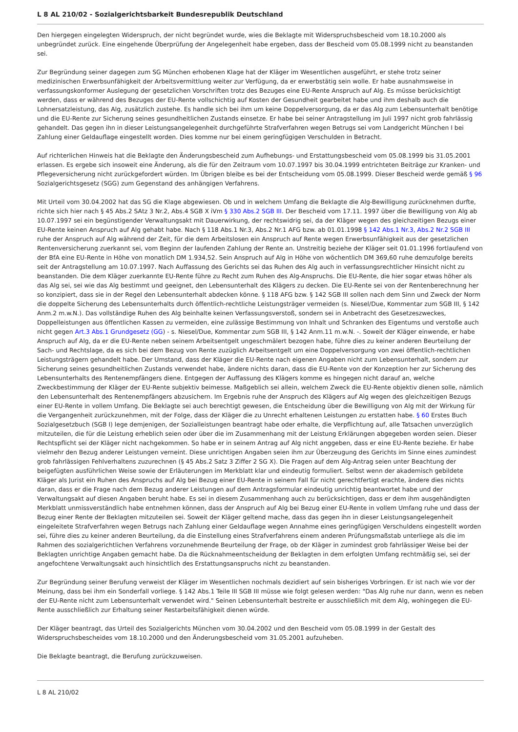L 8 AL 210/02 - Sozialgerichtsbarkeit Bundesrepublik Deutschland
Den hiergegen eingelegten Widerspruch, der nicht begründet wurde, wies die Beklagte mit Widerspruchsbescheid vom 18.10.2000 als unbegründet zurück. Eine eingehende Überprüfung der Angelegenheit habe ergeben, dass der Bescheid vom 05.08.1999 nicht zu beanstanden sei.
Zur Begründung seiner dagegen zum SG München erhobenen Klage hat der Kläger im Wesentlichen ausgeführt, er stehe trotz seiner medizinischen Erwerbsunfähigkeit der Arbeitsvermittlung weiter zur Verfügung, da er erwerbstätig sein wolle. Er habe ausnahmsweise in verfassungskonformer Auslegung der gesetzlichen Vorschriften trotz des Bezuges eine EU-Rente Anspruch auf Alg. Es müsse berücksichtigt werden, dass er während des Bezuges der EU-Rente vollschichtig auf Kosten der Gesundheit gearbeitet habe und ihm deshalb auch die Lohnersatzleistung, das Alg, zusätzlich zustehe. Es handle sich bei ihm um keine Doppelversorgung, da er das Alg zum Lebensunterhalt benötige und die EU-Rente zur Sicherung seines gesundheitlichen Zustands einsetze. Er habe bei seiner Antragstellung im Juli 1997 nicht grob fahrlässig gehandelt. Das gegen ihn in dieser Leistungsangelegenheit durchgeführte Strafverfahren wegen Betrugs sei vom Landgericht München I bei Zahlung einer Geldauflage eingestellt worden. Dies komme nur bei einem geringfügigen Verschulden in Betracht.
Auf richterlichen Hinweis hat die Beklagte den Änderungsbescheid zum Aufhebungs- und Erstattungsbescheid vom 05.08.1999 bis 31.05.2001 erlassen. Es ergebe sich insoweit eine Änderung, als die für den Zeitraum vom 10.07.1997 bis 30.04.1999 entrichteten Beiträge zur Kranken- und Pflegeversicherung nicht zurückgefordert würden. Im Übrigen bleibe es bei der Entscheidung vom 05.08.1999. Dieser Bescheid werde gemäß § 96 Sozialgerichtsgesetz (SGG) zum Gegenstand des anhängigen Verfahrens.
Mit Urteil vom 30.04.2002 hat das SG die Klage abgewiesen. Ob und in welchem Umfang die Beklagte die Alg-Bewilligung zurücknehmen durfte, richte sich hier nach § 45 Abs.2 SAtz 3 Nr.2, Abs.4 SGB X iVm § 330 Abs.2 SGB III. Der Bescheid vom 17.11. 1997 über die Bewilligung von Alg ab 10.07.1997 sei ein begünstigender Verwaltungsakt mit Dauerwirkung, der rechtswidrig sei, da der Kläger wegen des gleichzeitigen Bezugs einer EU-Rente keinen Anspruch auf Alg gehabt habe. Nach § 118 Abs.1 Nr.3, Abs.2 Nr.1 AFG bzw. ab 01.01.1998 § 142 Abs.1 Nr.3, Abs.2 Nr.2 SGB III ruhe der Anspruch auf Alg während der Zeit, für die dem Arbeitslosen ein Anspruch auf Rente wegen Erwerbsunfähigkeit aus der gesetzlichen Rentenversicherung zuerkannt sei, vom Beginn der laufenden Zahlung der Rente an. Unstreitig beziehe der Kläger seit 01.01.1996 fortlaufend von der BfA eine EU-Rente in Höhe von monatlich DM 1.934,52. Sein Anspruch auf Alg in Höhe von wöchentlich DM 369,60 ruhe demzufolge bereits seit der Antragstellung am 10.07.1997. Nach Auffassung des Gerichts sei das Ruhen des Alg auch in verfassungsrechtlicher Hinsicht nicht zu beanstanden. Die dem Kläger zuerkannte EU-Rente führe zu Recht zum Ruhen des Alg-Anspruchs. Die EU-Rente, die hier sogar etwas höher als das Alg sei, sei wie das Alg bestimmt und geeignet, den Lebensunterhalt des Klägers zu decken. Die EU-Rente sei von der Rentenberechnung her so konzipiert, dass sie in der Regel den Lebensunterhalt abdecken könne. § 118 AFG bzw. § 142 SGB III sollen nach dem Sinn und Zweck der Norm die doppelte Sicherung des Lebensunterhalts durch öffentlich-rechtliche Leistungsträger vermeiden (s. Niesel/Due, Kommentar zum SGB III, § 142 Anm.2 m.w.N.). Das vollständige Ruhen des Alg beinhalte keinen Verfassungsverstoß, sondern sei in Anbetracht des Gesetzeszweckes, Doppelleistungen aus öffentlichen Kassen zu vermeiden, eine zulässige Bestimmung von Inhalt und Schranken des Eigentums und verstoße auch nicht gegen Art.3 Abs.1 Grundgesetz (GG) - s. Niesel/Due, Kommentar zum SGB III, § 142 Anm.11 m.w.N. -. Soweit der Kläger einwende, er habe Anspruch auf Alg, da er die EU-Rente neben seinem Arbeitsentgelt ungeschmälert bezogen habe, führe dies zu keiner anderen Beurteilung der Sach- und Rechtslage, da es sich bei dem Bezug von Rente zuzüglich Arbeitsentgelt um eine Doppelversorgung von zwei öffentlich-rechtlichen Leistungsträgern gehandelt habe. Der Umstand, dass der Kläger die EU-Rente nach eigenen Angaben nicht zum Lebensunterhalt, sondern zur Sicherung seines gesundheitlichen Zustands verwendet habe, ändere nichts daran, dass die EU-Rente von der Konzeption her zur Sicherung des Lebensunterhalts des Rentenempfängers diene. Entgegen der Auffassung des Klägers komme es hingegen nicht darauf an, welche Zweckbestimmung der Kläger der EU-Rente subjektiv beimesse. Maßgeblich sei allein, welchem Zweck die EU-Rente objektiv dienen solle, nämlich den Lebensunterhalt des Rentenempfängers abzusichern. Im Ergebnis ruhe der Anspruch des Klägers auf Alg wegen des gleichzeitigen Bezugs einer EU-Rente in vollem Umfang. Die Beklagte sei auch berechtigt gewesen, die Entscheidung über die Bewilligung von Alg mit der Wirkung für die Vergangenheit zurückzunehmen, mit der Folge, dass der Kläger die zu Unrecht erhaltenen Leistungen zu erstatten habe. § 60 Erstes Buch Sozialgesetzbuch (SGB I) lege demjenigen, der Sozialleistungen beantragt habe oder erhalte, die Verpflichtung auf, alle Tatsachen unverzüglich mitzuteilen, die für die Leistung erheblich seien oder über die im Zusammenhang mit der Leistung Erklärungen abgegeben worden seien. Dieser Rechtspflicht sei der Kläger nicht nachgekommen. So habe er in seinem Antrag auf Alg nicht anggeben, dass er eine EU-Rente beziehe. Er habe vielmehr den Bezug anderer Leistungen verneint. Diese unrichtigen Angaben seien ihm zur Überzeugung des Gerichts im Sinne eines zumindest grob fahrlässigen Fehlverhaltens zuzurechnen (§ 45 Abs.2 Satz 3 Ziffer 2 SG X). Die Fragen auf dem Alg-Antrag seien unter Beachtung der beigefügten ausführlichen Weise sowie der Erläuterungen im Merkblatt klar und eindeutig formuliert. Selbst wenn der akademisch gebildete Kläger als Jurist ein Ruhen des Anspruchs auf Alg bei Bezug einer EU-Rente in seinem Fall für nicht gerechtfertigt erachte, ändere dies nichts daran, dass er die Frage nach dem Bezug anderer Leistungen auf dem Antragsformular eindeutig unrichtig beantwortet habe und der Verwaltungsakt auf diesen Angaben beruht habe. Es sei in diesem Zusammenhang auch zu berücksichtigen, dass er dem ihm ausgehändigten Merkblatt unmissverständlich habe entnehmen können, dass der Anspruch auf Alg bei Bezug einer EU-Rente in vollem Umfang ruhe und dass der Bezug einer Rente der Beklagten mitzuteilen sei. Soweit der Kläger geltend mache, dass das gegen ihn in dieser Leistungsangelegenheit eingeleitete Strafverfahren wegen Betrugs nach Zahlung einer Geldauflage wegen Annahme eines geringfügigen Verschuldens eingestellt worden sei, führe dies zu keiner anderen Beurteilung, da die Einstellung eines Strafverfahrens einem anderen Prüfungsmaßstab unterliege als die im Rahmen des sozialgerichtlichen Verfahrens vorzunehmende Beurteilung der Frage, ob der Kläger in zumindest grob fahrlässiger Weise bei der Beklagten unrichtige Angaben gemacht habe. Da die Rücknahmeentscheidung der Beklagten in dem erfolgten Umfang rechtmäßig sei, sei der angefochtene Verwaltungsakt auch hinsichtlich des Erstattungsanspruchs nicht zu beanstanden.
Zur Begründung seiner Berufung verweist der Kläger im Wesentlichen nochmals dezidiert auf sein bisheriges Vorbringen. Er ist nach wie vor der Meinung, dass bei ihm ein Sonderfall vorliege. § 142 Abs.1 Teile III SGB III müsse wie folgt gelesen werden: "Das Alg ruhe nur dann, wenn es neben der EU-Rente nicht zum Lebensunterhalt verwendet wird." Seinen Lebensunterhalt bestreite er ausschließlich mit dem Alg, wohingegen die EU-Rente ausschließlich zur Erhaltung seiner Restarbeitsfähigkeit dienen würde.
Der Kläger beantragt, das Urteil des Sozialgerichts München vom 30.04.2002 und den Bescheid vom 05.08.1999 in der Gestalt des Widerspruchsbescheides vom 18.10.2000 und den Änderungsbescheid vom 31.05.2001 aufzuheben.
Die Beklagte beantragt, die Berufung zurückzuweisen.
L 8 AL 210/02